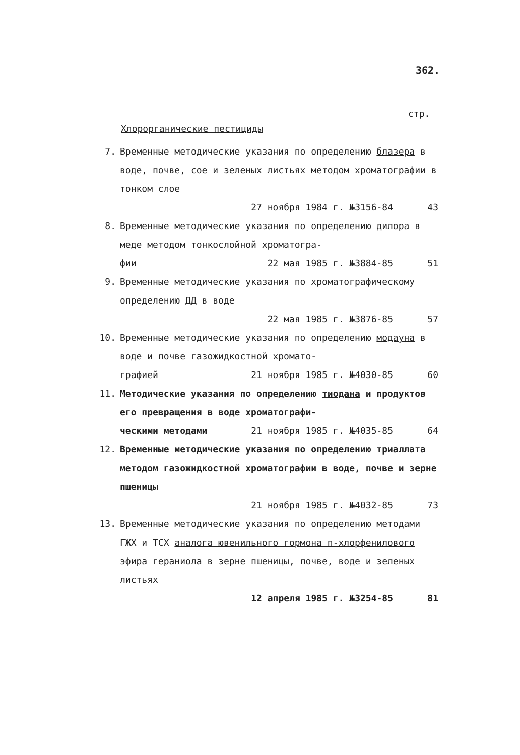362.
стр.
Хлорорганические пестициды
7. Временные методические указания по определению блазера в воде, почве, сое и зеленых листьях методом хроматографии в тонком слое
27 ноября 1984 г. №3156-84 43
8. Временные методические указания по определению дилора в меде методом тонкослойной хроматогра-
фии 22 мая 1985 г. №3884-85 51
9. Временные методические указания по хроматографическому определению ДД в воде
22 мая 1985 г. №3876-85 57
10. Временные методические указания по определению модауна в воде и почве газожидкостной хромато-
графией 21 ноября 1985 г. №4030-85 60
11. Методические указания по определению тиодана и продуктов его превращения в воде хроматографи-
ческими методами 21 ноября 1985 г. №4035-85 64
12. Временные методические указания по определению триаллата методом газожидкостной хроматографии в воде, почве и зерне пшеницы
21 ноября 1985 г. №4032-85 73
13. Временные методические указания по определению методами ГЖХ и ТСХ аналога ювенильного гормона п-хлорфенилового эфира гераниола в зерне пшеницы, почве, воде и зеленых листьях
12 апреля 1985 г. №3254-85 81